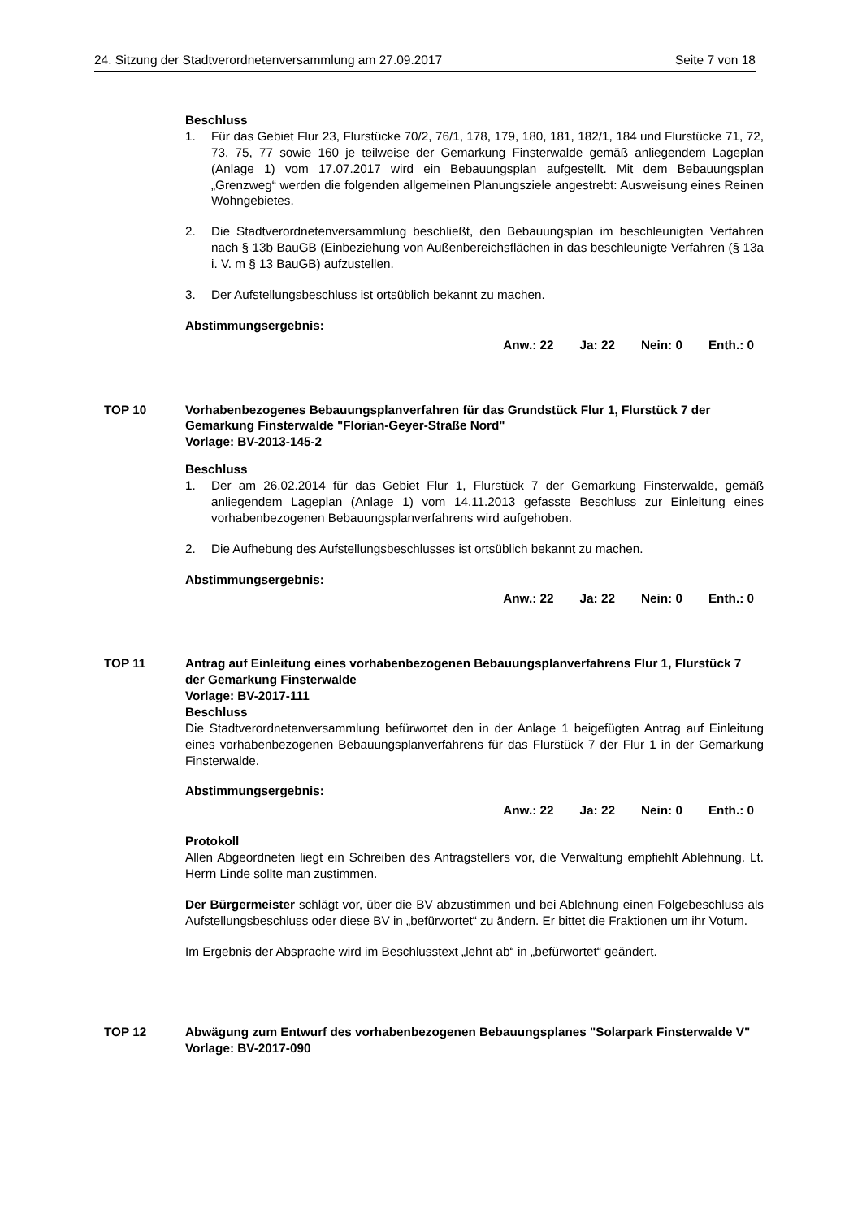24. Sitzung der Stadtverordnetenversammlung am 27.09.2017 Seite 7 von 18
Beschluss
1. Für das Gebiet Flur 23, Flurstücke 70/2, 76/1, 178, 179, 180, 181, 182/1, 184 und Flurstücke 71, 72, 73, 75, 77 sowie 160 je teilweise der Gemarkung Finsterwalde gemäß anliegendem Lageplan (Anlage 1) vom 17.07.2017 wird ein Bebauungsplan aufgestellt. Mit dem Bebauungsplan „Grenzweg“ werden die folgenden allgemeinen Planungsziele angestrebt: Ausweisung eines Reinen Wohngebietes.
2. Die Stadtverordnetenversammlung beschließt, den Bebauungsplan im beschleunigten Verfahren nach § 13b BauGB (Einbeziehung von Außenbereichsflächen in das beschleunigte Verfahren (§ 13a i. V. m § 13 BauGB) aufzustellen.
3. Der Aufstellungsbeschluss ist ortsüblich bekannt zu machen.
Abstimmungsergebnis:
Anw.: 22 Ja: 22 Nein: 0 Enth.: 0
TOP 10 Vorhabenbezogenes Bebauungsplanverfahren für das Grundstück Flur 1, Flurstück 7 der Gemarkung Finsterwalde "Florian-Geyer-Straße Nord"
Vorlage: BV-2013-145-2
Beschluss
1. Der am 26.02.2014 für das Gebiet Flur 1, Flurstück 7 der Gemarkung Finsterwalde, gemäß anliegendem Lageplan (Anlage 1) vom 14.11.2013 gefasste Beschluss zur Einleitung eines vorhabenbezogenen Bebauungsplanverfahrens wird aufgehoben.
2. Die Aufhebung des Aufstellungsbeschlusses ist ortsüblich bekannt zu machen.
Abstimmungsergebnis:
Anw.: 22 Ja: 22 Nein: 0 Enth.: 0
TOP 11 Antrag auf Einleitung eines vorhabenbezogenen Bebauungsplanverfahrens Flur 1, Flurstück 7 der Gemarkung Finsterwalde
Vorlage: BV-2017-111
Beschluss
Die Stadtverordnetenversammlung befürwortet den in der Anlage 1 beigefügten Antrag auf Einleitung eines vorhabenbezogenen Bebauungsplanverfahrens für das Flurstück 7 der Flur 1 in der Gemarkung Finsterwalde.
Abstimmungsergebnis:
Anw.: 22 Ja: 22 Nein: 0 Enth.: 0
Protokoll
Allen Abgeordneten liegt ein Schreiben des Antragstellers vor, die Verwaltung empfiehlt Ablehnung. Lt. Herrn Linde sollte man zustimmen.
Der Bürgermeister schlägt vor, über die BV abzustimmen und bei Ablehnung einen Folgebeschluss als Aufstellungsbeschluss oder diese BV in „befürwortet“ zu ändern. Er bittet die Fraktionen um ihr Votum.
Im Ergebnis der Absprache wird im Beschlusstext „lehnt ab“ in „befürwortet“ geändert.
TOP 12 Abwägung zum Entwurf des vorhabenbezogenen Bebauungsplanes "Solarpark Finsterwalde V"
Vorlage: BV-2017-090